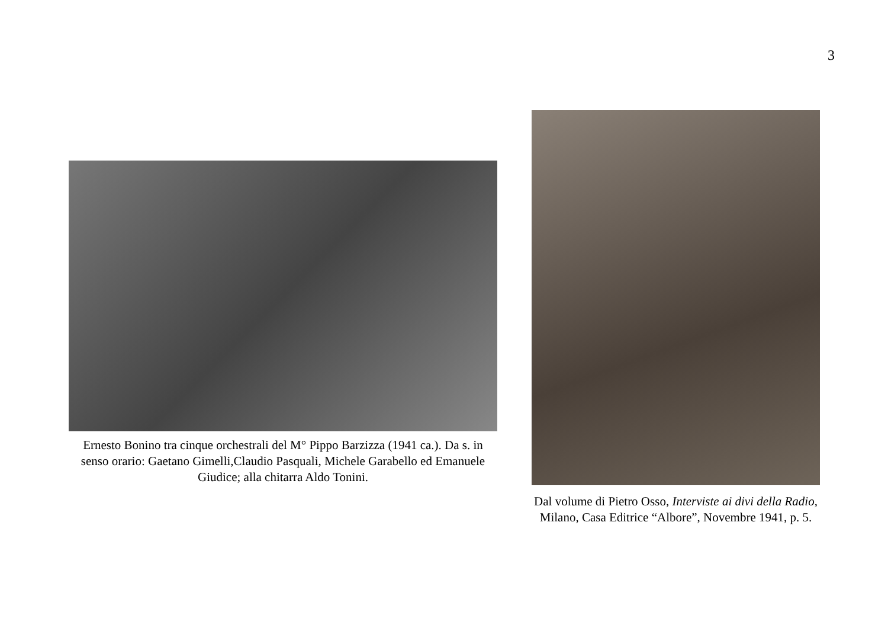3
Ernesto Bonino tra cinque orchestrali del M° Pippo Barzizza (1941 ca.). Da s. in senso orario: Gaetano Gimelli,Claudio Pasquali, Michele Garabello ed Emanuele Giudice; alla chitarra Aldo Tonini.
Dal volume di Pietro Osso, Interviste ai divi della Radio, Milano, Casa Editrice “Albore”, Novembre 1941, p. 5.